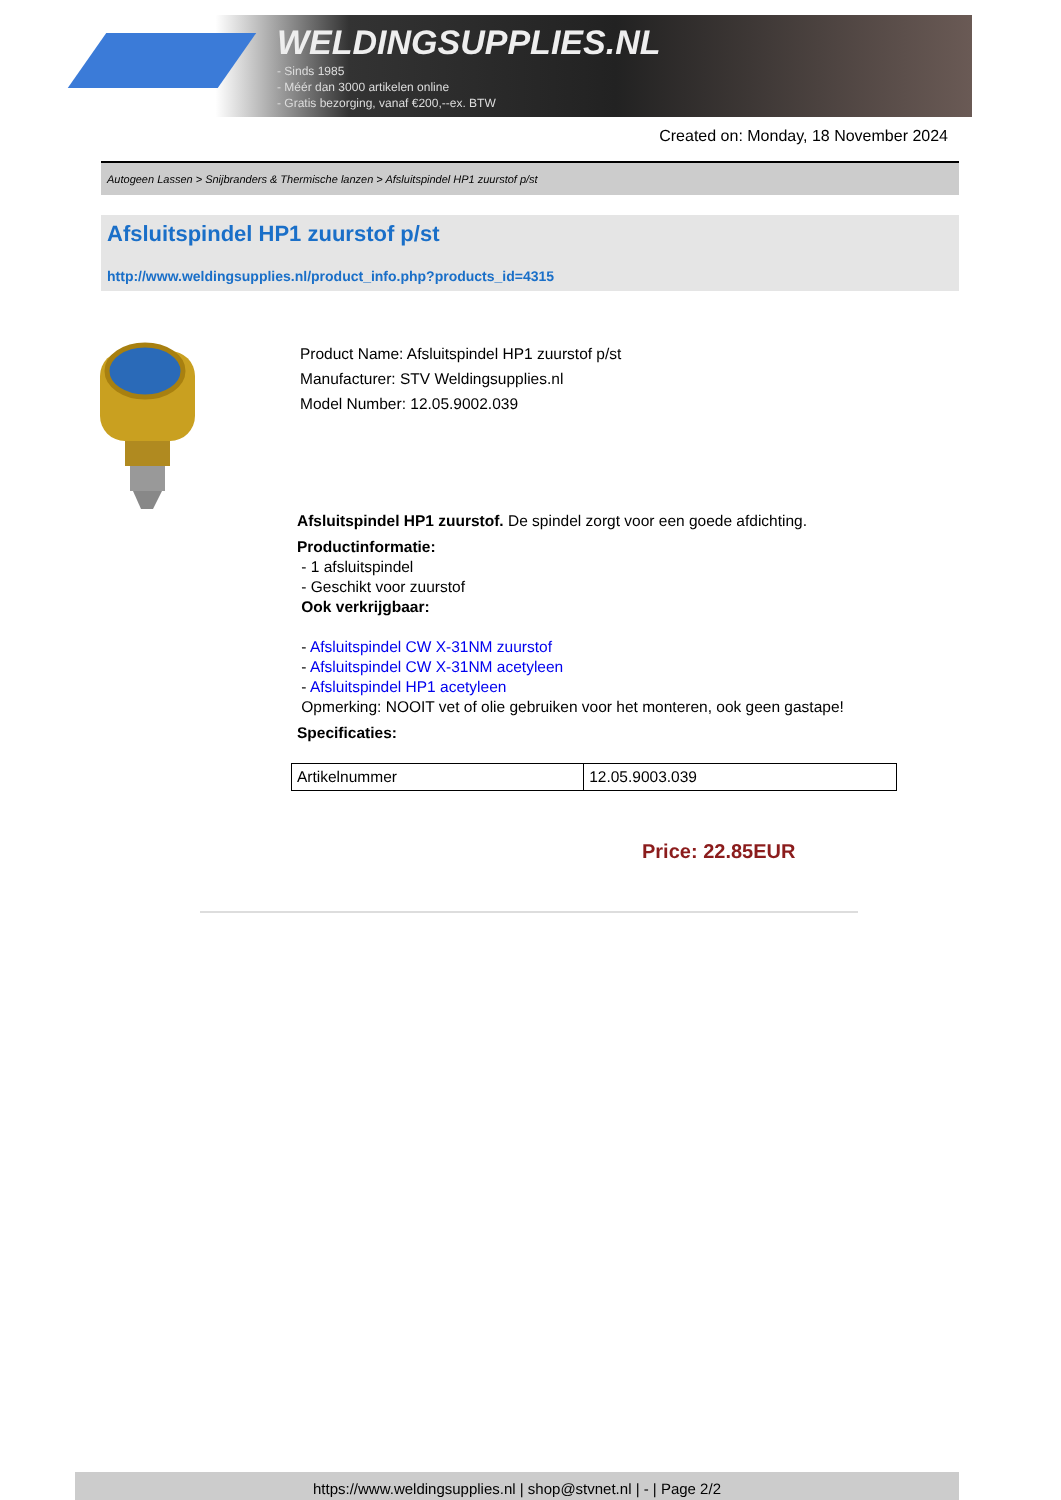WELDINGSUPPLIES.NL
- Sinds 1985
- Méér dan 3000 artikelen online
- Gratis bezorging, vanaf €200,--ex. BTW
Created on: Monday, 18 November 2024
Autogeen Lassen > Snijbranders & Thermische lanzen > Afsluitspindel HP1 zuurstof p/st
Afsluitspindel HP1 zuurstof p/st
http://www.weldingsupplies.nl/product_info.php?products_id=4315
Product Name: Afsluitspindel HP1 zuurstof p/st
Manufacturer: STV Weldingsupplies.nl
Model Number: 12.05.9002.039
Afsluitspindel HP1 zuurstof. De spindel zorgt voor een goede afdichting.
Productinformatie:
- 1 afsluitspindel
- Geschikt voor zuurstof
Ook verkrijgbaar:
- Afsluitspindel CW X-31NM zuurstof
- Afsluitspindel CW X-31NM acetyleen
- Afsluitspindel HP1 acetyleen
Opmerking: NOOIT vet of olie gebruiken voor het monteren, ook geen gastape!
Specificaties:
| Artikelnummer | 12.05.9003.039 |
Price: 22.85EUR
https://www.weldingsupplies.nl | shop@stvnet.nl | - | Page 2/2